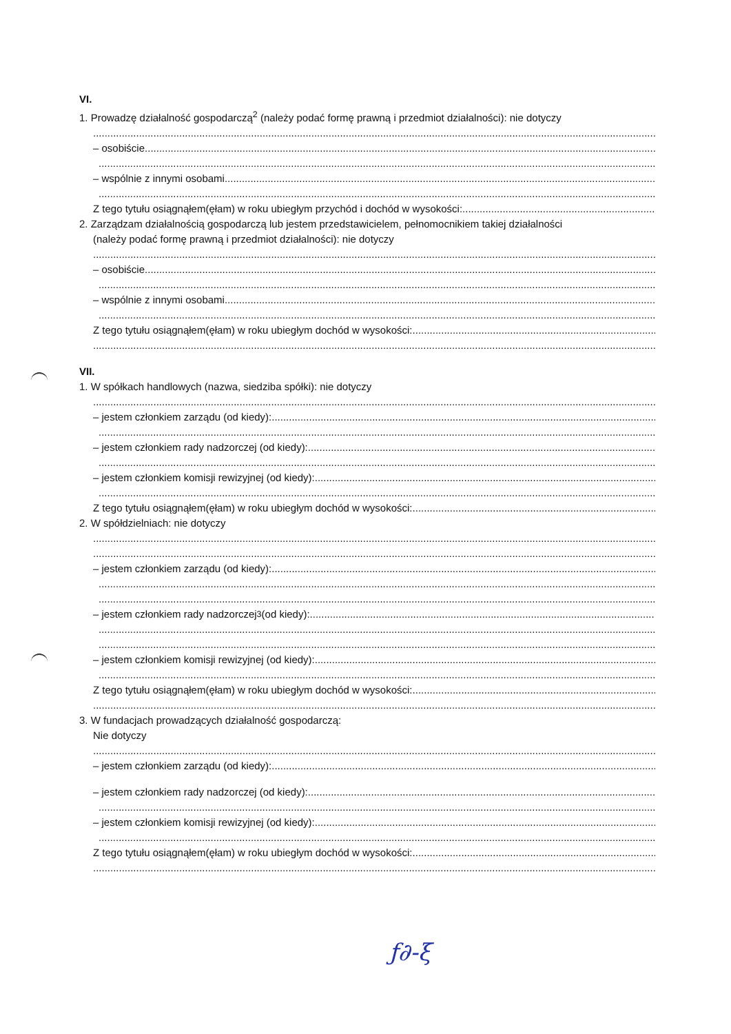VI.
1. Prowadzę działalność gospodarczą<sup>2</sup> (należy podać formę prawną i przedmiot działalności): nie dotyczy
– osobiście
– wspólnie z innymi osobami
Z tego tytułu osiągnąłem(ęłam) w roku ubiegłym przychód i dochód w wysokości:
2. Zarządzam działalnością gospodarczą lub jestem przedstawicielem, pełnomocnikiem takiej działalności
(należy podać formę prawną i przedmiot działalności): nie dotyczy
– osobiście
– wspólnie z innymi osobami
Z tego tytułu osiągnąłem(ęłam) w roku ubiegłym dochód w wysokości:
VII.
1. W spółkach handlowych (nazwa, siedziba spółki): nie dotyczy
– jestem członkiem zarządu (od kiedy):
– jestem członkiem rady nadzorczej (od kiedy):
– jestem członkiem komisji rewizyjnej (od kiedy):
Z tego tytułu osiągnąłem(ęłam) w roku ubiegłym dochód w wysokości:
2. W spółdzielniach: nie dotyczy
– jestem członkiem zarządu (od kiedy):
– jestem członkiem rady nadzorczej<sup>3</sup> (od kiedy):
– jestem członkiem komisji rewizyjnej (od kiedy):
Z tego tytułu osiągnąłem(ęłam) w roku ubiegłym dochód w wysokości:
3. W fundacjach prowadzących działalność gospodarczą:
Nie dotyczy
– jestem członkiem zarządu (od kiedy):
– jestem członkiem rady nadzorczej (od kiedy):
– jestem członkiem komisji rewizyjnej (od kiedy):
Z tego tytułu osiągnąłem(ęłam) w roku ubiegłym dochód w wysokości:
ƒ∂-ξ